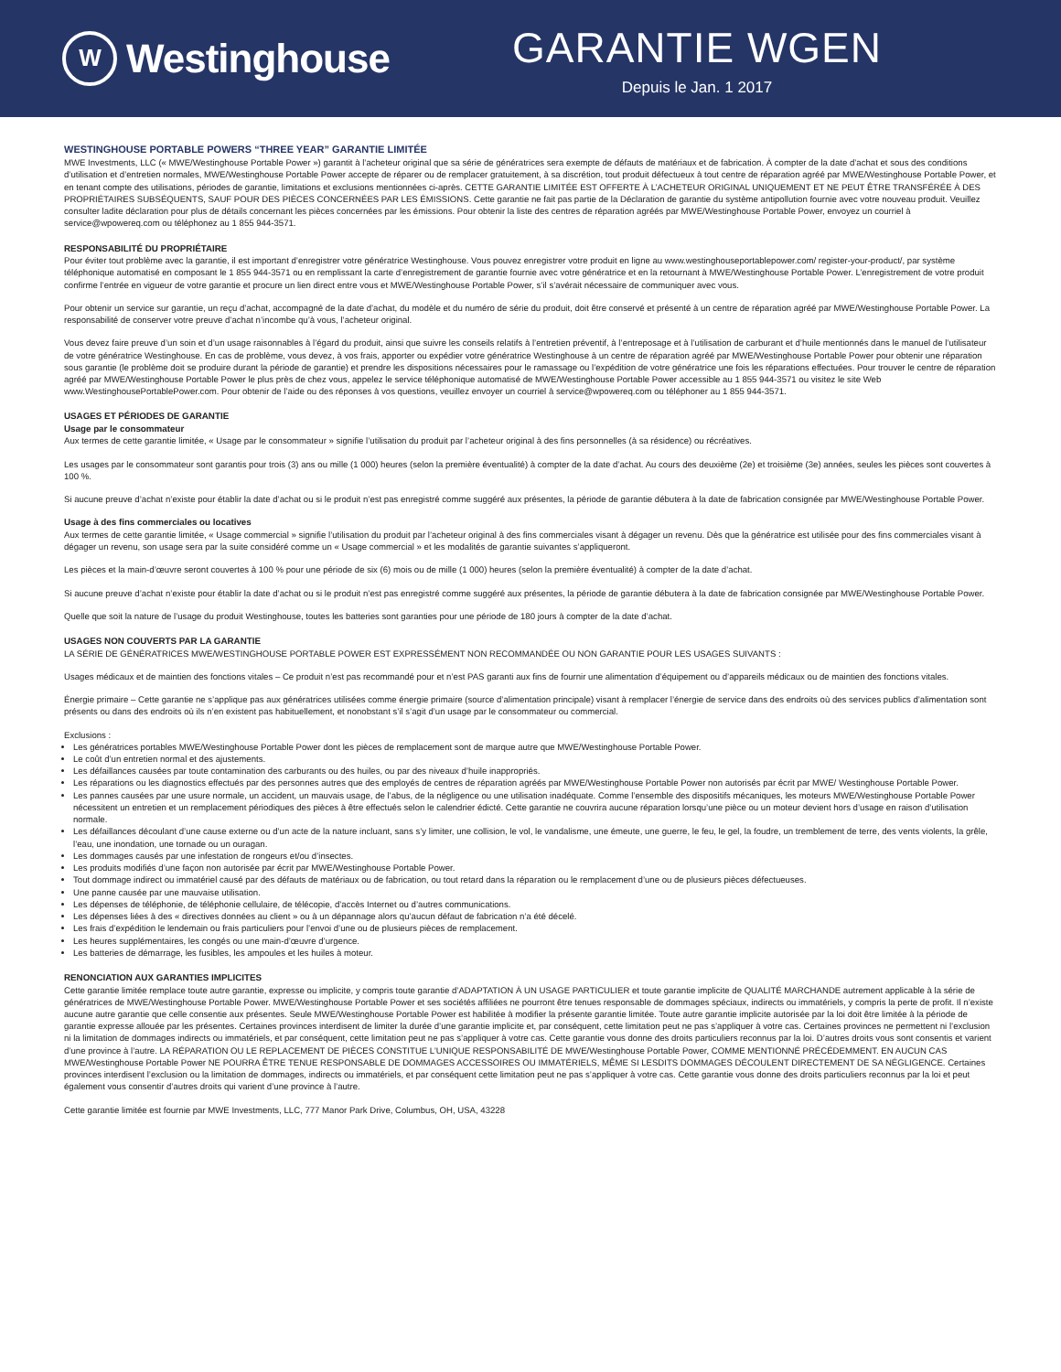W
Westinghouse
GARANTIE WGEN
Depuis le Jan. 1 2017
WESTINGHOUSE PORTABLE POWERS “THREE YEAR” GARANTIE LIMITÉE
MWE Investments, LLC (« MWE/Westinghouse Portable Power ») garantit à l’acheteur original que sa série de génératrices sera exempte de défauts de matériaux et de fabrication. À compter de la date d’achat et sous des conditions d’utilisation et d’entretien normales, MWE/Westinghouse Portable Power accepte de réparer ou de remplacer gratuitement, à sa discrétion, tout produit défectueux à tout centre de réparation agréé par MWE/Westinghouse Portable Power, et en tenant compte des utilisations, périodes de garantie, limitations et exclusions mentionnées ci-après. CETTE GARANTIE LIMITÉE EST OFFERTE À L’ACHETEUR ORIGINAL UNIQUEMENT ET NE PEUT ÊTRE TRANSFÉRÉE À DES PROPRIÉTAIRES SUBSÉQUENTS, SAUF POUR DES PIÈCES CONCERNÉES PAR LES ÉMISSIONS. Cette garantie ne fait pas partie de la Déclaration de garantie du système antipollution fournie avec votre nouveau produit. Veuillez consulter ladite déclaration pour plus de détails concernant les pièces concernées par les émissions. Pour obtenir la liste des centres de réparation agréés par MWE/Westinghouse Portable Power, envoyez un courriel à service@wpowereq.com ou téléphonez au 1 855 944-3571.
RESPONSABILITÉ DU PROPRIÉTAIRE
Pour éviter tout problème avec la garantie, il est important d’enregistrer votre génératrice Westinghouse. Vous pouvez enregistrer votre produit en ligne au www.westinghouseportablepower.com/ register-your-product/, par système téléphonique automatisé en composant le 1 855 944-3571 ou en remplissant la carte d’enregistrement de garantie fournie avec votre génératrice et en la retournant à MWE/Westinghouse Portable Power. L’enregistrement de votre produit confirme l’entrée en vigueur de votre garantie et procure un lien direct entre vous et MWE/Westinghouse Portable Power, s’il s’avérait nécessaire de communiquer avec vous.
Pour obtenir un service sur garantie, un reçu d’achat, accompagné de la date d’achat, du modèle et du numéro de série du produit, doit être conservé et présenté à un centre de réparation agréé par MWE/Westinghouse Portable Power. La responsabilité de conserver votre preuve d’achat n’incombe qu’à vous, l’acheteur original.
Vous devez faire preuve d’un soin et d’un usage raisonnables à l’égard du produit, ainsi que suivre les conseils relatifs à l’entretien préventif, à l’entreposage et à l’utilisation de carburant et d’huile mentionnés dans le manuel de l’utilisateur de votre génératrice Westinghouse. En cas de problème, vous devez, à vos frais, apporter ou expédier votre génératrice Westinghouse à un centre de réparation agréé par MWE/Westinghouse Portable Power pour obtenir une réparation sous garantie (le problème doit se produire durant la période de garantie) et prendre les dispositions nécessaires pour le ramassage ou l’expédition de votre génératrice une fois les réparations effectuées. Pour trouver le centre de réparation agréé par MWE/Westinghouse Portable Power le plus près de chez vous, appelez le service téléphonique automatisé de MWE/Westinghouse Portable Power accessible au 1 855 944-3571 ou visitez le site Web www.WestinghousePortablePower.com. Pour obtenir de l’aide ou des réponses à vos questions, veuillez envoyer un courriel à service@wpowereq.com ou téléphoner au 1 855 944-3571.
USAGES ET PÉRIODES DE GARANTIE
Usage par le consommateur
Aux termes de cette garantie limitée, « Usage par le consommateur » signifie l’utilisation du produit par l’acheteur original à des fins personnelles (à sa résidence) ou récréatives.
Les usages par le consommateur sont garantis pour trois (3) ans ou mille (1 000) heures (selon la première éventualité) à compter de la date d’achat. Au cours des deuxième (2e) et troisième (3e) années, seules les pièces sont couvertes à 100 %.
Si aucune preuve d’achat n’existe pour établir la date d’achat ou si le produit n’est pas enregistré comme suggéré aux présentes, la période de garantie débutera à la date de fabrication consignée par MWE/Westinghouse Portable Power.
Usage à des fins commerciales ou locatives
Aux termes de cette garantie limitée, « Usage commercial » signifie l’utilisation du produit par l’acheteur original à des fins commerciales visant à dégager un revenu. Dès que la génératrice est utilisée pour des fins commerciales visant à dégager un revenu, son usage sera par la suite considéré comme un « Usage commercial » et les modalités de garantie suivantes s’appliqueront.
Les pièces et la main-d’œuvre seront couvertes à 100 % pour une période de six (6) mois ou de mille (1 000) heures (selon la première éventualité) à compter de la date d’achat.
Si aucune preuve d’achat n’existe pour établir la date d’achat ou si le produit n’est pas enregistré comme suggéré aux présentes, la période de garantie débutera à la date de fabrication consignée par MWE/Westinghouse Portable Power.
Quelle que soit la nature de l’usage du produit Westinghouse, toutes les batteries sont garanties pour une période de 180 jours à compter de la date d’achat.
USAGES NON COUVERTS PAR LA GARANTIE
LA SÉRIE DE GÉNÉRATRICES MWE/WESTINGHOUSE PORTABLE POWER EST EXPRESSÉMENT NON RECOMMANDÉE OU NON GARANTIE POUR LES USAGES SUIVANTS :
Usages médicaux et de maintien des fonctions vitales – Ce produit n’est pas recommandé pour et n’est PAS garanti aux fins de fournir une alimentation d’équipement ou d’appareils médicaux ou de maintien des fonctions vitales.
Énergie primaire – Cette garantie ne s’applique pas aux génératrices utilisées comme énergie primaire (source d’alimentation principale) visant à remplacer l’énergie de service dans des endroits où des services publics d’alimentation sont présents ou dans des endroits où ils n’en existent pas habituellement, et nonobstant s’il s’agit d’un usage par le consommateur ou commercial.
Exclusions :
Les génératrices portables MWE/Westinghouse Portable Power dont les pièces de remplacement sont de marque autre que MWE/Westinghouse Portable Power.
Le coût d’un entretien normal et des ajustements.
Les défaillances causées par toute contamination des carburants ou des huiles, ou par des niveaux d’huile inappropriés.
Les réparations ou les diagnostics effectués par des personnes autres que des employés de centres de réparation agréés par MWE/Westinghouse Portable Power non autorisés par écrit par MWE/ Westinghouse Portable Power.
Les pannes causées par une usure normale, un accident, un mauvais usage, de l’abus, de la négligence ou une utilisation inadéquate. Comme l’ensemble des dispositifs mécaniques, les moteurs MWE/Westinghouse Portable Power nécessitent un entretien et un remplacement périodiques des pièces à être effectués selon le calendrier édicté. Cette garantie ne couvrira aucune réparation lorsqu’une pièce ou un moteur devient hors d’usage en raison d’utilisation normale.
Les défaillances découlant d’une cause externe ou d’un acte de la nature incluant, sans s’y limiter, une collision, le vol, le vandalisme, une émeute, une guerre, le feu, le gel, la foudre, un tremblement de terre, des vents violents, la grêle, l’eau, une inondation, une tornade ou un ouragan.
Les dommages causés par une infestation de rongeurs et/ou d’insectes.
Les produits modifiés d’une façon non autorisée par écrit par MWE/Westinghouse Portable Power.
Tout dommage indirect ou immatériel causé par des défauts de matériaux ou de fabrication, ou tout retard dans la réparation ou le remplacement d’une ou de plusieurs pièces défectueuses.
Une panne causée par une mauvaise utilisation.
Les dépenses de téléphonie, de téléphonie cellulaire, de télécopie, d’accès Internet ou d’autres communications.
Les dépenses liées à des « directives données au client » ou à un dépannage alors qu’aucun défaut de fabrication n’a été décelé.
Les frais d’expédition le lendemain ou frais particuliers pour l’envoi d’une ou de plusieurs pièces de remplacement.
Les heures supplémentaires, les congés ou une main-d’œuvre d’urgence.
Les batteries de démarrage, les fusibles, les ampoules et les huiles à moteur.
RENONCIATION AUX GARANTIES IMPLICITES
Cette garantie limitée remplace toute autre garantie, expresse ou implicite, y compris toute garantie d’ADAPTATION À UN USAGE PARTICULIER et toute garantie implicite de QUALITÉ MARCHANDE autrement applicable à la série de génératrices de MWE/Westinghouse Portable Power. MWE/Westinghouse Portable Power et ses sociétés affiliées ne pourront être tenues responsable de dommages spéciaux, indirects ou immatériels, y compris la perte de profit. Il n’existe aucune autre garantie que celle consentie aux présentes. Seule MWE/Westinghouse Portable Power est habilitée à modifier la présente garantie limitée. Toute autre garantie implicite autorisée par la loi doit être limitée à la période de garantie expresse allouée par les présentes. Certaines provinces interdisent de limiter la durée d’une garantie implicite et, par conséquent, cette limitation peut ne pas s’appliquer à votre cas. Certaines provinces ne permettent ni l’exclusion ni la limitation de dommages indirects ou immatériels, et par conséquent, cette limitation peut ne pas s’appliquer à votre cas. Cette garantie vous donne des droits particuliers reconnus par la loi. D’autres droits vous sont consentis et varient d’une province à l’autre. LA RÉPARATION OU LE REPLACEMENT DE PIÈCES CONSTITUE L’UNIQUE RESPONSABILITÉ DE MWE/Westinghouse Portable Power, COMME MENTIONNÉ PRÉCÉDEMMENT. EN AUCUN CAS MWE/Westinghouse Portable Power NE POURRA ÊTRE TENUE RESPONSABLE DE DOMMAGES ACCESSOIRES OU IMMATÉRIELS, MÊME SI LESDITS DOMMAGES DÉCOULENT DIRECTEMENT DE SA NÉGLIGENCE. Certaines provinces interdisent l’exclusion ou la limitation de dommages, indirects ou immatériels, et par conséquent cette limitation peut ne pas s’appliquer à votre cas. Cette garantie vous donne des droits particuliers reconnus par la loi et peut également vous consentir d’autres droits qui varient d’une province à l’autre.
Cette garantie limitée est fournie par MWE Investments, LLC, 777 Manor Park Drive, Columbus, OH, USA, 43228